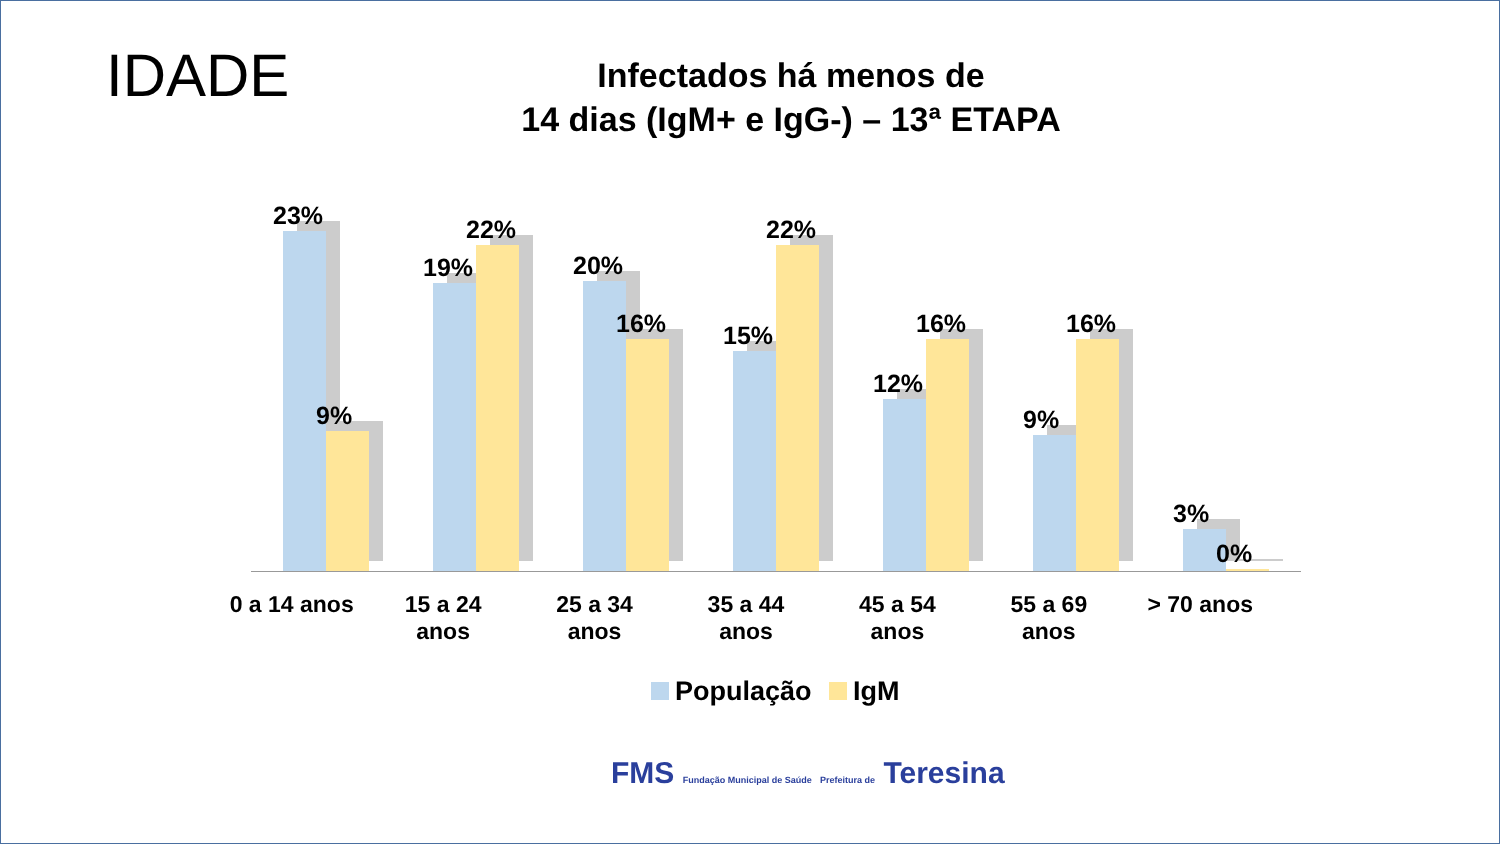IDADE
Infectados há menos de
14 dias (IgM+ e IgG-) – 13ª ETAPA
23%
9%
19%
22%
20%
16%
15%
22%
12%
16%
9%
16%
3%
0%
0 a 14 anos 15 a 24
anos
25 a 34
anos
35 a 44
anos
45 a 54
anos
55 a 69
anos
> 70 anos
População IgM
FMS Fundação Municipal de Saúde Prefeitura de Teresina